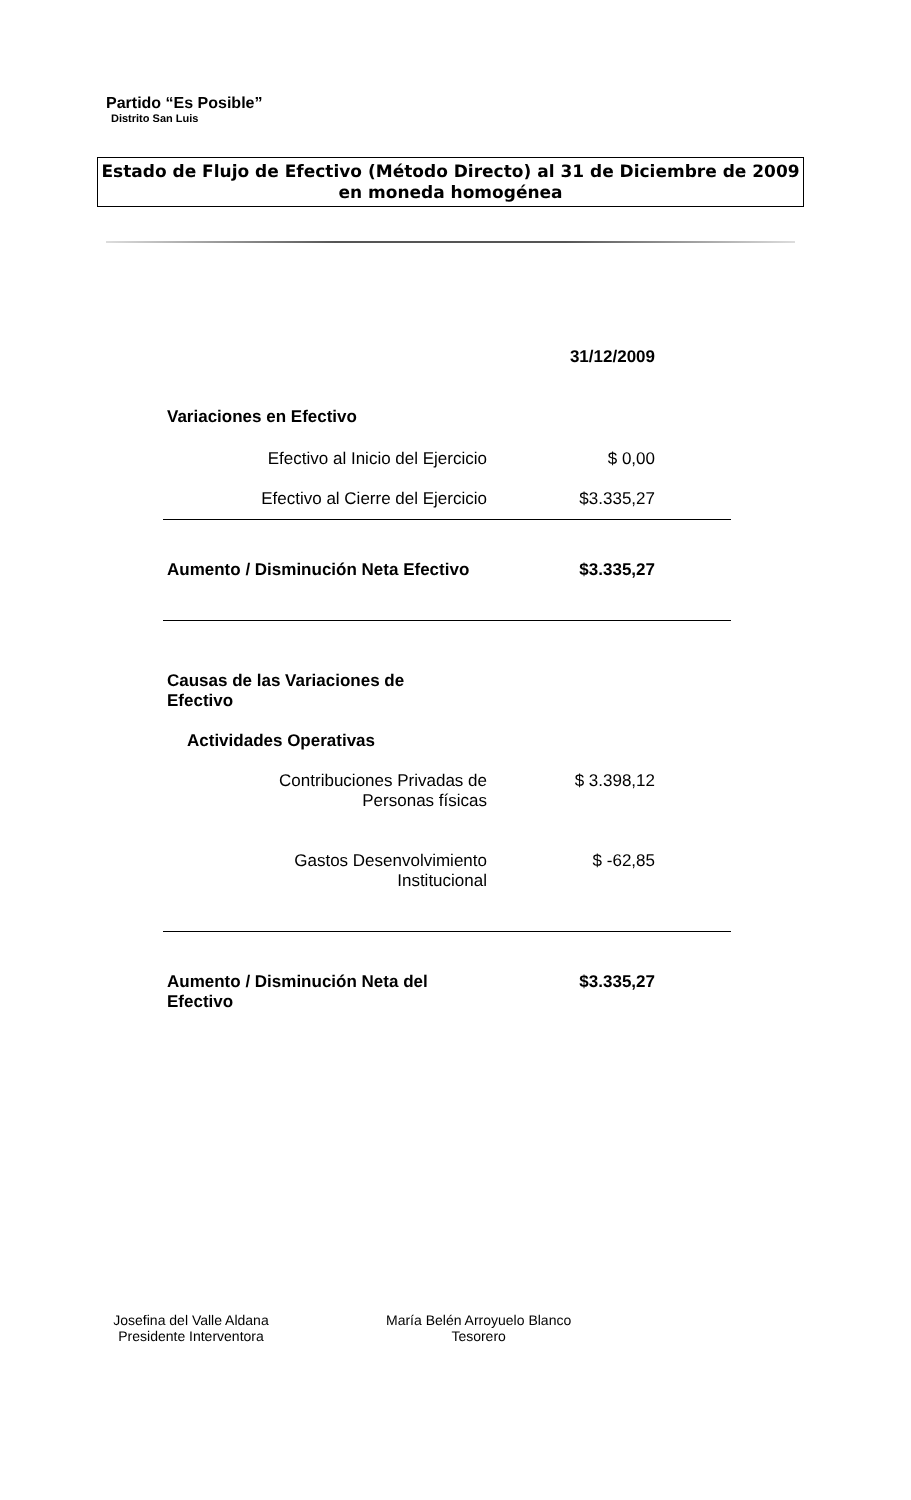Partido “Es Posible”
Distrito San Luis
Estado de Flujo de Efectivo (Método Directo) al 31 de Diciembre de 2009 en moneda homogénea
| | 31/12/2009 | |
| Variaciones en Efectivo | | |
| Efectivo al Inicio del Ejercicio | $ 0,00 | |
| Efectivo al Cierre del Ejercicio | $3.335,27 | |
| Aumento / Disminución Neta Efectivo | $3.335,27 | |
| Causas de las Variaciones de Efectivo | | |
| Actividades Operativas | | |
| Contribuciones Privadas de Personas físicas | $ 3.398,12 | |
| Gastos Desenvolvimiento Institucional | $ -62,85 | |
| Aumento / Disminución Neta del Efectivo | $3.335,27 | |
Josefina del Valle Aldana
Presidente Interventora
María Belén Arroyuelo Blanco
Tesorero